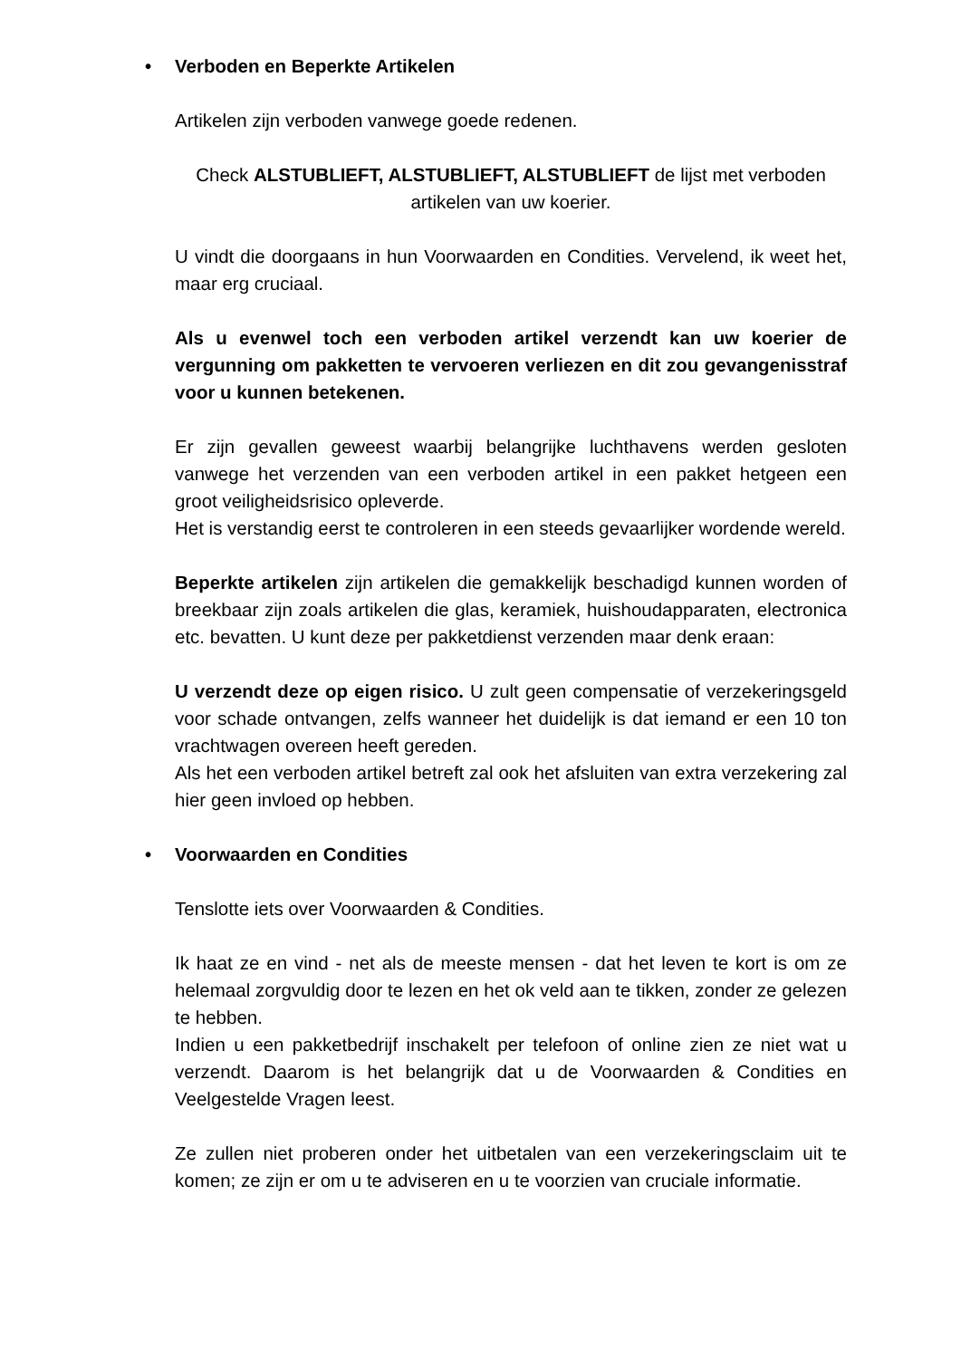• Verboden en Beperkte Artikelen
Artikelen zijn verboden vanwege goede redenen.
Check ALSTUBLIEFT, ALSTUBLIEFT, ALSTUBLIEFT de lijst met verboden artikelen van uw koerier.
U vindt die doorgaans in hun Voorwaarden en Condities. Vervelend, ik weet het, maar erg cruciaal.
Als u evenwel toch een verboden artikel verzendt kan uw koerier de vergunning om pakketten te vervoeren verliezen en dit zou gevangenisstraf voor u kunnen betekenen.
Er zijn gevallen geweest waarbij belangrijke luchthavens werden gesloten vanwege het verzenden van een verboden artikel in een pakket hetgeen een groot veiligheidsrisico opleverde.
Het is verstandig eerst te controleren in een steeds gevaarlijker wordende wereld.
Beperkte artikelen zijn artikelen die gemakkelijk beschadigd kunnen worden of breekbaar zijn zoals artikelen die glas, keramiek, huishoudapparaten, electronica etc. bevatten. U kunt deze per pakketdienst verzenden maar denk eraan:
U verzendt deze op eigen risico. U zult geen compensatie of verzekeringsgeld voor schade ontvangen, zelfs wanneer het duidelijk is dat iemand er een 10 ton vrachtwagen overeen heeft gereden.
Als het een verboden artikel betreft zal ook het afsluiten van extra verzekering zal hier geen invloed op hebben.
• Voorwaarden en Condities
Tenslotte iets over Voorwaarden & Condities.
Ik haat ze en vind - net als de meeste mensen - dat het leven te kort is om ze helemaal zorgvuldig door te lezen en het ok veld aan te tikken, zonder ze gelezen te hebben.
Indien u een pakketbedrijf inschakelt per telefoon of online zien ze niet wat u verzendt. Daarom is het belangrijk dat u de Voorwaarden & Condities en Veelgestelde Vragen leest.
Ze zullen niet proberen onder het uitbetalen van een verzekeringsclaim uit te komen; ze zijn er om u te adviseren en u te voorzien van cruciale informatie.